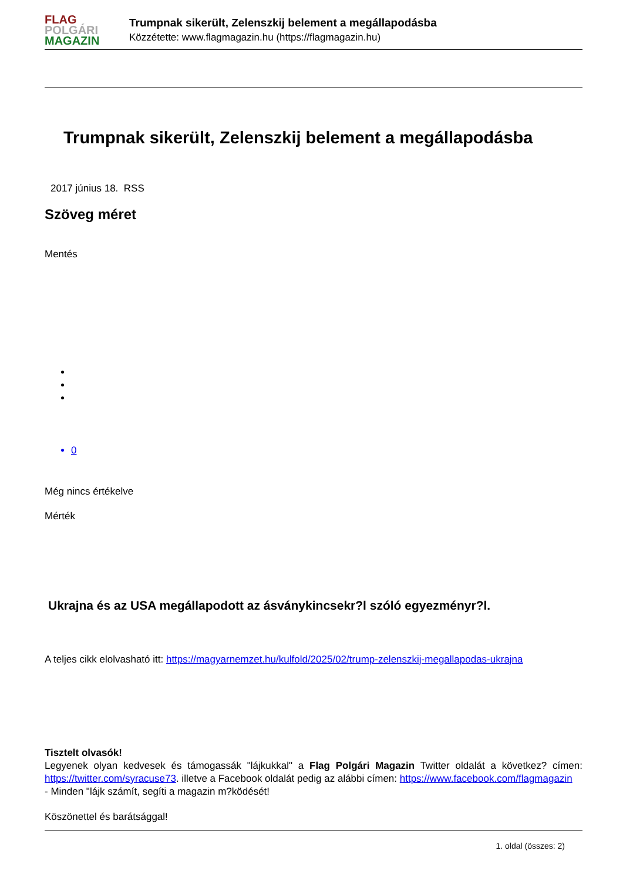FLAG
POLGÁRI
MAGAZIN
Trumpnak sikerült, Zelenszkij belement a megállapodásba
Közzétette: www.flagmagazin.hu (https://flagmagazin.hu)
Trumpnak sikerült, Zelenszkij belement a megállapodásba
2017 június 18. RSS
Szöveg méret
Mentés
0
Még nincs értékelve
Mérték
Ukrajna és az USA megállapodott az ásványkincsekr?l szóló egyezményr?l.
A teljes cikk elolvasható itt: https://magyarnemzet.hu/kulfold/2025/02/trump-zelenszkij-megallapodas-ukrajna
Tisztelt olvasók!
Legyenek olyan kedvesek és támogassák "lájkukkal" a Flag Polgári Magazin Twitter oldalát a következ? címen: https://twitter.com/syracuse73. illetve a Facebook oldalát pedig az alábbi címen: https://www.facebook.com/flagmagazin
- Minden "lájk számít, segíti a magazin m?ködését!
Köszönettel és barátsággal!
1. oldal (összes: 2)